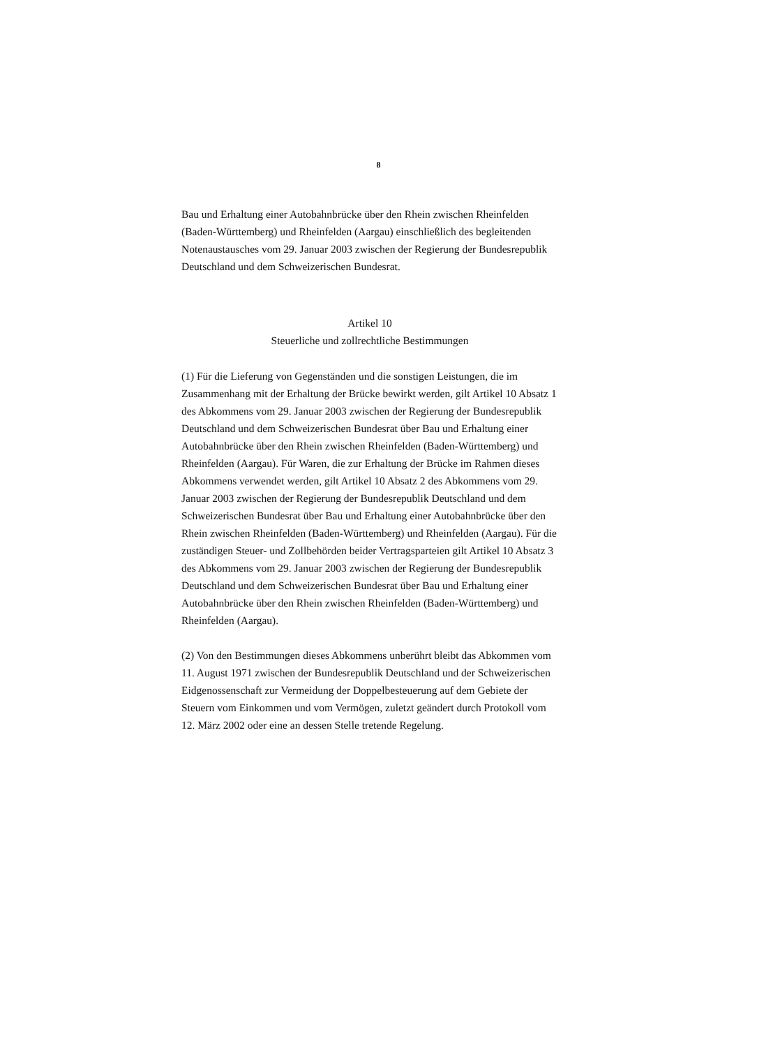8
Bau und Erhaltung einer Autobahnbrücke über den Rhein zwischen Rheinfelden (Baden-Württemberg) und Rheinfelden (Aargau) einschließlich des begleitenden Notenaustausches vom 29. Januar 2003 zwischen der Regierung der Bundesrepublik Deutschland und dem Schweizerischen Bundesrat.
Artikel 10
Steuerliche und zollrechtliche Bestimmungen
(1) Für die Lieferung von Gegenständen und die sonstigen Leistungen, die im Zusammenhang mit der Erhaltung der Brücke bewirkt werden, gilt Artikel 10 Absatz 1 des Abkommens vom 29. Januar 2003 zwischen der Regierung der Bundesrepublik Deutschland und dem Schweizerischen Bundesrat über Bau und Erhaltung einer Autobahnbrücke über den Rhein zwischen Rheinfelden (Baden-Württemberg) und Rheinfelden (Aargau). Für Waren, die zur Erhaltung der Brücke im Rahmen dieses Abkommens verwendet werden, gilt Artikel 10 Absatz 2 des Abkommens vom 29. Januar 2003 zwischen der Regierung der Bundesrepublik Deutschland und dem Schweizerischen Bundesrat über Bau und Erhaltung einer Autobahnbrücke über den Rhein zwischen Rheinfelden (Baden-Württemberg) und Rheinfelden (Aargau). Für die zuständigen Steuer- und Zollbehörden beider Vertragsparteien gilt Artikel 10 Absatz 3 des Abkommens vom 29. Januar 2003 zwischen der Regierung der Bundesrepublik Deutschland und dem Schweizerischen Bundesrat über Bau und Erhaltung einer Autobahnbrücke über den Rhein zwischen Rheinfelden (Baden-Württemberg) und Rheinfelden (Aargau).
(2) Von den Bestimmungen dieses Abkommens unberührt bleibt das Abkommen vom 11. August 1971 zwischen der Bundesrepublik Deutschland und der Schweizerischen Eidgenossenschaft zur Vermeidung der Doppelbesteuerung auf dem Gebiete der Steuern vom Einkommen und vom Vermögen, zuletzt geändert durch Protokoll vom 12. März 2002 oder eine an dessen Stelle tretende Regelung.